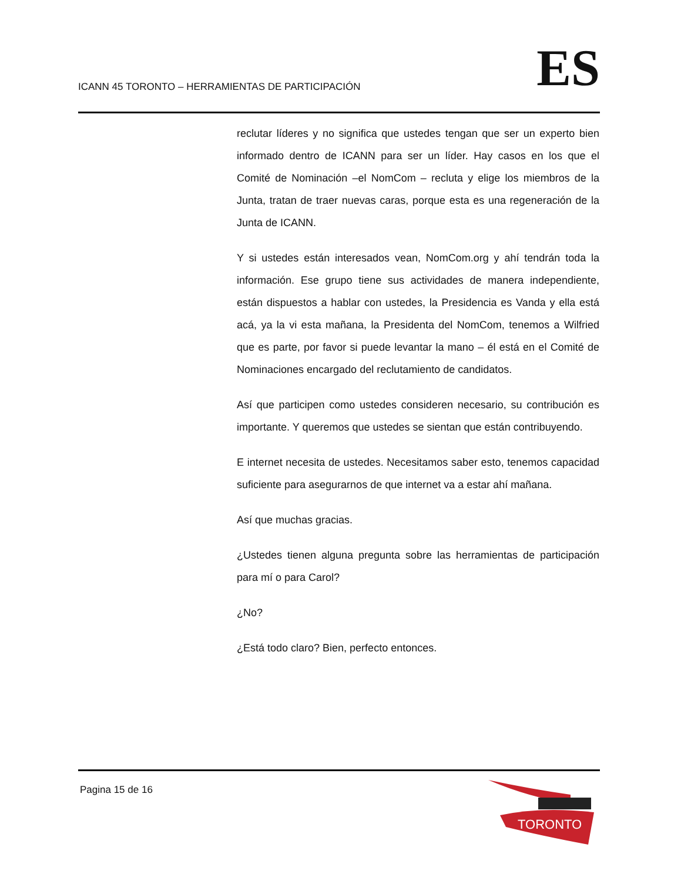ICANN 45 TORONTO – HERRAMIENTAS DE PARTICIPACIÓN
ES
reclutar líderes y no significa que ustedes tengan que ser un experto bien informado dentro de ICANN para ser un líder. Hay casos en los que el Comité de Nominación –el NomCom – recluta y elige los miembros de la Junta, tratan de traer nuevas caras, porque esta es una regeneración de la Junta de ICANN.
Y si ustedes están interesados vean, NomCom.org y ahí tendrán toda la información. Ese grupo tiene sus actividades de manera independiente, están dispuestos a hablar con ustedes, la Presidencia es Vanda y ella está acá, ya la vi esta mañana, la Presidenta del NomCom, tenemos a Wilfried que es parte, por favor si puede levantar la mano – él está en el Comité de Nominaciones encargado del reclutamiento de candidatos.
Así que participen como ustedes consideren necesario, su contribución es importante. Y queremos que ustedes se sientan que están contribuyendo.
E internet necesita de ustedes. Necesitamos saber esto, tenemos capacidad suficiente para asegurarnos de que internet va a estar ahí mañana.
Así que muchas gracias.
¿Ustedes tienen alguna pregunta sobre las herramientas de participación para mí o para Carol?
¿No?
¿Está todo claro? Bien, perfecto entonces.
Pagina 15 de 16
TORONTO